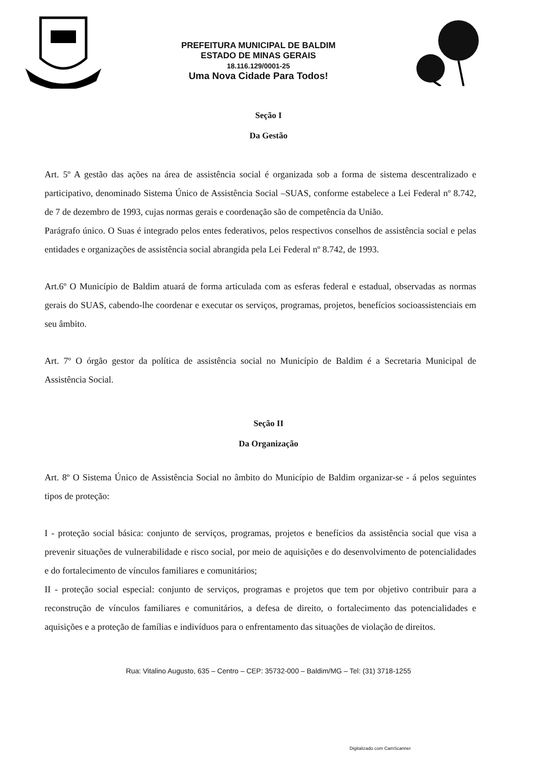PREFEITURA MUNICIPAL DE BALDIM
ESTADO DE MINAS GERAIS
18.116.129/0001-25
Uma Nova Cidade Para Todos!
Seção I
Da Gestão
Art. 5º A gestão das ações na área de assistência social é organizada sob a forma de sistema descentralizado e participativo, denominado Sistema Único de Assistência Social –SUAS, conforme estabelece a Lei Federal nº 8.742, de 7 de dezembro de 1993, cujas normas gerais e coordenação são de competência da União.
Parágrafo único. O Suas é integrado pelos entes federativos, pelos respectivos conselhos de assistência social e pelas entidades e organizações de assistência social abrangida pela Lei Federal nº 8.742, de 1993.
Art.6º O Município de Baldim atuará de forma articulada com as esferas federal e estadual, observadas as normas gerais do SUAS, cabendo-lhe coordenar e executar os serviços, programas, projetos, benefícios socioassistenciais em seu âmbito.
Art. 7º O órgão gestor da política de assistência social no Município de Baldim é a Secretaria Municipal de Assistência Social.
Seção II
Da Organização
Art. 8º O Sistema Único de Assistência Social no âmbito do Município de Baldim organizar-se - á pelos seguintes tipos de proteção:
I - proteção social básica: conjunto de serviços, programas, projetos e benefícios da assistência social que visa a prevenir situações de vulnerabilidade e risco social, por meio de aquisições e do desenvolvimento de potencialidades e do fortalecimento de vínculos familiares e comunitários;
II - proteção social especial: conjunto de serviços, programas e projetos que tem por objetivo contribuir para a reconstrução de vínculos familiares e comunitários, a defesa de direito, o fortalecimento das potencialidades e aquisições e a proteção de famílias e indivíduos para o enfrentamento das situações de violação de direitos.
Rua: Vitalino Augusto, 635 – Centro – CEP: 35732-000 – Baldim/MG – Tel: (31) 3718-1255
Digitalizado com CamScanner